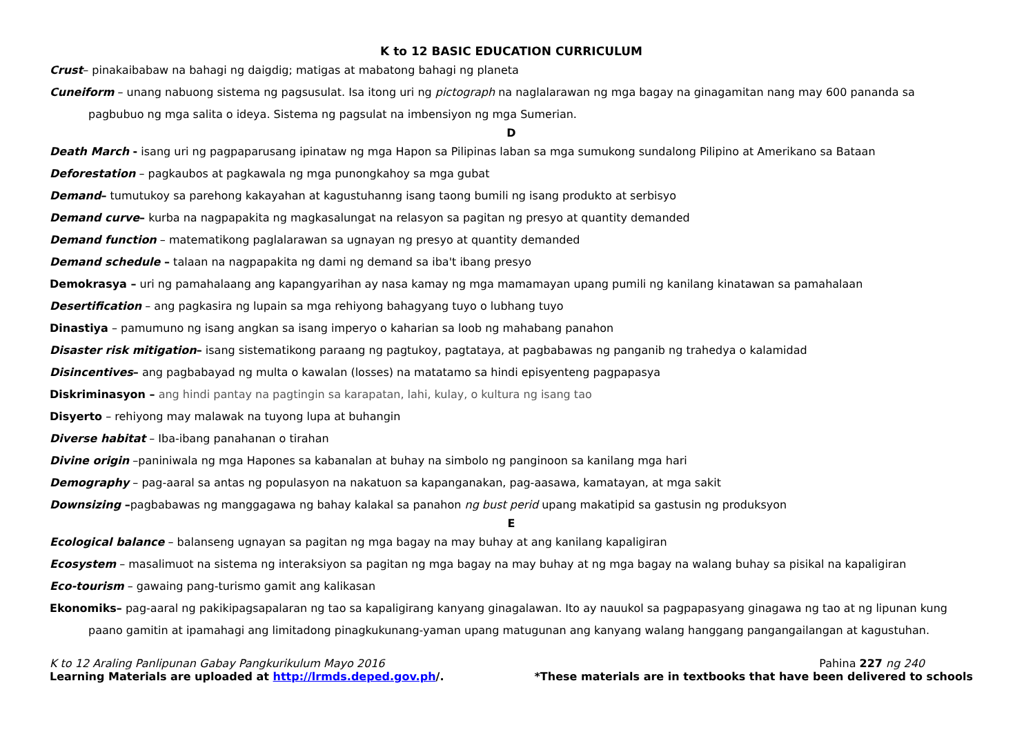K to 12 BASIC EDUCATION CURRICULUM
Crust– pinakaibabaw na bahagi ng daigdig; matigas at mabatong bahagi ng planeta
Cuneiform – unang nabuong sistema ng pagsusulat. Isa itong uri ng pictograph na naglalarawan ng mga bagay na ginagamitan nang may 600 pananda sa pagbubuo ng mga salita o ideya. Sistema ng pagsulat na imbensiyon ng mga Sumerian.
D
Death March - isang uri ng pagpaparusang ipinataw ng mga Hapon sa Pilipinas laban sa mga sumukong sundalong Pilipino at Amerikano sa Bataan
Deforestation – pagkaubos at pagkawala ng mga punongkahoy sa mga gubat
Demand– tumutukoy sa parehong kakayahan at kagustuhanng isang taong bumili ng isang produkto at serbisyo
Demand curve– kurba na nagpapakita ng magkasalungat na relasyon sa pagitan ng presyo at quantity demanded
Demand function – matematikong paglalarawan sa ugnayan ng presyo at quantity demanded
Demand schedule – talaan na nagpapakita ng dami ng demand sa iba't ibang presyo
Demokrasya – uri ng pamahalaang ang kapangyarihan ay nasa kamay ng mga mamamayan upang pumili ng kanilang kinatawan sa pamahalaan
Desertification – ang pagkasira ng lupain sa mga rehiyong bahagyang tuyo o lubhang tuyo
Dinastiya – pamumuno ng isang angkan sa isang imperyo o kaharian sa loob ng mahabang panahon
Disaster risk mitigation– isang sistematikong paraang ng pagtukoy, pagtataya, at pagbabawas ng panganib ng trahedya o kalamidad
Disincentives– ang pagbabayad ng multa o kawalan (losses) na matatamo sa hindi episyenteng pagpapasya
Diskriminasyon – ang hindi pantay na pagtingin sa karapatan, lahi, kulay, o kultura ng isang tao
Disyerto – rehiyong may malawak na tuyong lupa at buhangin
Diverse habitat – Iba-ibang panahanan o tirahan
Divine origin –paniniwala ng mga Hapones sa kabanalan at buhay na simbolo ng panginoon sa kanilang mga hari
Demography – pag-aaral sa antas ng populasyon na nakatuon sa kapanganakan, pag-aasawa, kamatayan, at mga sakit
Downsizing –pagbabawas ng manggagawa ng bahay kalakal sa panahon ng bust perid upang makatipid sa gastusin ng produksyon
E
Ecological balance – balanseng ugnayan sa pagitan ng mga bagay na may buhay at ang kanilang kapaligiran
Ecosystem – masalimuot na sistema ng interaksiyon sa pagitan ng mga bagay na may buhay at ng mga bagay na walang buhay sa pisikal na kapaligiran
Eco-tourism – gawaing pang-turismo gamit ang kalikasan
Ekonomiks– pag-aaral ng pakikipagsapalaran ng tao sa kapaligirang kanyang ginagalawan. Ito ay nauukol sa pagpapasyang ginagawa ng tao at ng lipunan kung paano gamitin at ipamahagi ang limitadong pinagkukunang-yaman upang matugunan ang kanyang walang hanggang pangangailangan at kagustuhan.
K to 12 Araling Panlipunan Gabay Pangkurikulum Mayo 2016 Pahina 227 ng 240
Learning Materials are uploaded at http://lrmds.deped.gov.ph/. *These materials are in textbooks that have been delivered to schools